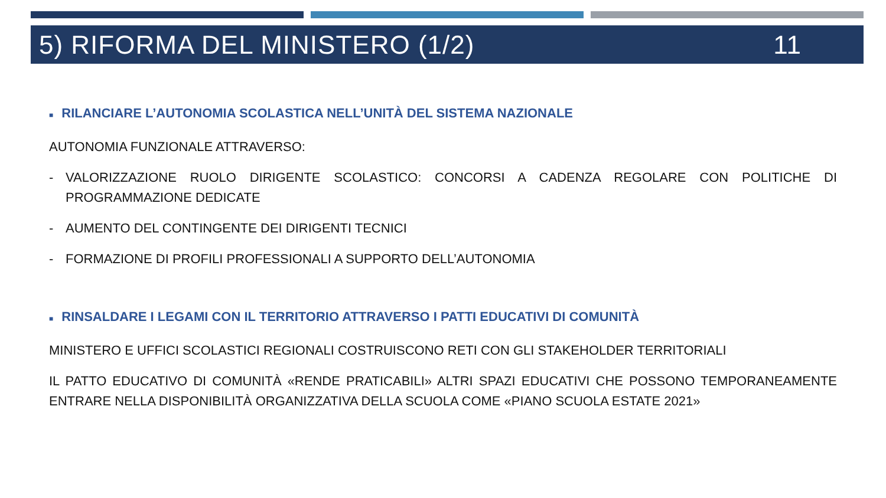5) RIFORMA DEL MINISTERO (1/2) 11
■ RILANCIARE L’AUTONOMIA SCOLASTICA NELL’UNITÀ DEL SISTEMA NAZIONALE
AUTONOMIA FUNZIONALE ATTRAVERSO:
- VALORIZZAZIONE RUOLO DIRIGENTE SCOLASTICO: CONCORSI A CADENZA REGOLARE CON POLITICHE DI PROGRAMMAZIONE DEDICATE
- AUMENTO DEL CONTINGENTE DEI DIRIGENTI TECNICI
- FORMAZIONE DI PROFILI PROFESSIONALI A SUPPORTO DELL’AUTONOMIA
■ RINSALDARE I LEGAMI CON IL TERRITORIO ATTRAVERSO I PATTI EDUCATIVI DI COMUNITÀ
MINISTERO E UFFICI SCOLASTICI REGIONALI COSTRUISCONO RETI CON GLI STAKEHOLDER TERRITORIALI
IL PATTO EDUCATIVO DI COMUNITÀ «RENDE PRATICABILI» ALTRI SPAZI EDUCATIVI CHE POSSONO TEMPORANEAMENTE ENTRARE NELLA DISPONIBILITÀ ORGANIZZATIVA DELLA SCUOLA COME «PIANO SCUOLA ESTATE 2021»